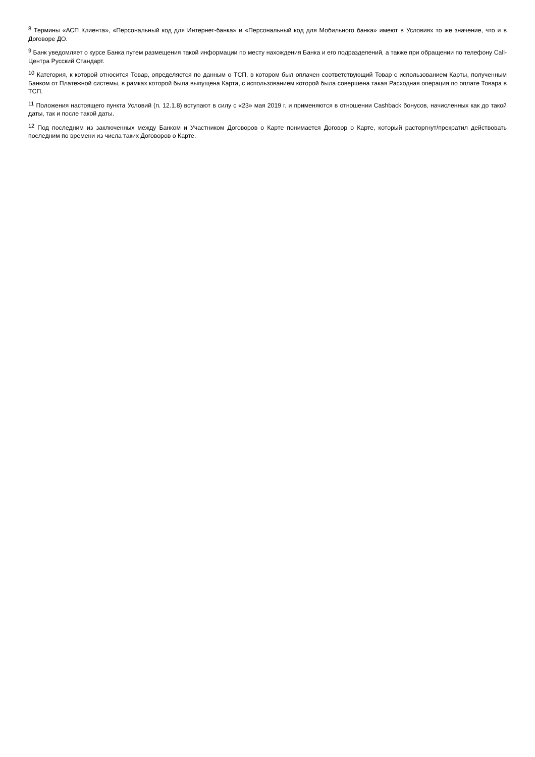<sup>8</sup> Термины «АСП Клиента», «Персональный код для Интернет-банка» и «Персональный код для Мобильного банка» имеют в Условиях то же значение, что и в Договоре ДО.
<sup>9</sup> Банк уведомляет о курсе Банка путем размещения такой информации по месту нахождения Банка и его подразделений, а также при обращении по телефону Call-Центра Русский Стандарт.
<sup>10</sup> Категория, к которой относится Товар, определяется по данным о ТСП, в котором был оплачен соответствующий Товар с использованием Карты, полученным Банком от Платежной системы, в рамках которой была выпущена Карта, с использованием которой была совершена такая Расходная операция по оплате Товара в ТСП.
<sup>11</sup> Положения настоящего пункта Условий (п. 12.1.8) вступают в силу с «23» мая 2019 г. и применяются в отношении Cashback бонусов, начисленных как до такой даты, так и после такой даты.
<sup>12</sup> Под последним из заключенных между Банком и Участником Договоров о Карте понимается Договор о Карте, который расторгнут/прекратил действовать последним по времени из числа таких Договоров о Карте.